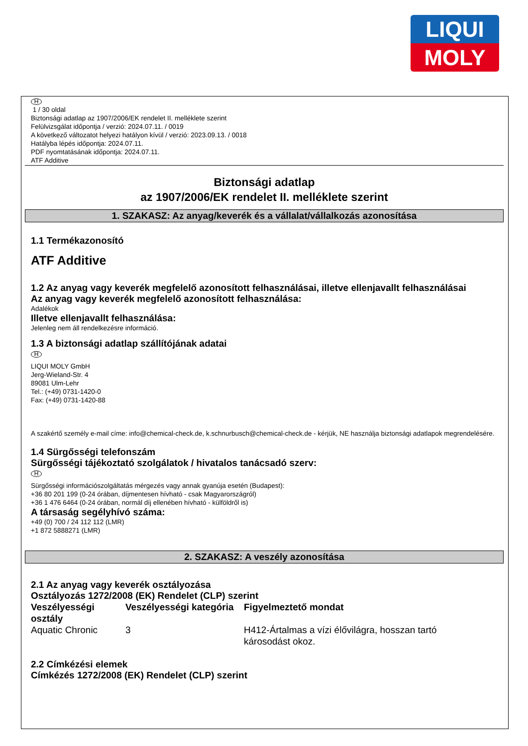LIQUI
MOLY
H
1 / 30 oldal
Biztonsági adatlap az 1907/2006/EK rendelet II. melléklete szerint
Felülvizsgálat időpontja / verzió: 2024.07.11. / 0019
A következő változatot helyezi hatályon kívül / verzió: 2023.09.13. / 0018
Hatályba lépés időpontja: 2024.07.11.
PDF nyomtatásának időpontja: 2024.07.11.
ATF Additive
Biztonsági adatlap
az 1907/2006/EK rendelet II. melléklete szerint
1. SZAKASZ: Az anyag/keverék és a vállalat/vállalkozás azonosítása
1.1 Termékazonosító
ATF Additive
1.2 Az anyag vagy keverék megfelelő azonosított felhasználásai, illetve ellenjavallt felhasználásai
Az anyag vagy keverék megfelelő azonosított felhasználása:
Adalékok
Illetve ellenjavallt felhasználása:
Jelenleg nem áll rendelkezésre információ.
1.3 A biztonsági adatlap szállítójának adatai
H
LIQUI MOLY GmbH
Jerg-Wieland-Str. 4
89081 Ulm-Lehr
Tel.: (+49) 0731-1420-0
Fax: (+49) 0731-1420-88
A szakértő személy e-mail címe: info@chemical-check.de, k.schnurbusch@chemical-check.de - kérjük, NE használja biztonsági adatlapok megrendelésére.
1.4 Sürgősségi telefonszám
Sürgősségi tájékoztató szolgálatok / hivatalos tanácsadó szerv:
H
Sürgősségi információszolgáltatás mérgezés vagy annak gyanúja esetén (Budapest):
+36 80 201 199 (0-24 órában, díjmentesen hívható - csak Magyarországról)
+36 1 476 6464 (0-24 órában, normál díj ellenében hívható - külföldről is)
A társaság segélyhívó száma:
+49 (0) 700 / 24 112 112 (LMR)
+1 872 5888271 (LMR)
2. SZAKASZ: A veszély azonosítása
2.1 Az anyag vagy keverék osztályozása
Osztályozás 1272/2008 (EK) Rendelet (CLP) szerint
| Veszélyességi osztály | Veszélyességi kategória | Figyelmeztető mondat |
| --- | --- | --- |
| Aquatic Chronic | 3 | H412-Ártalmas a vízi élővilágra, hosszan tartó károsodást okoz. |
2.2 Címkézési elemek
Címkézés 1272/2008 (EK) Rendelet (CLP) szerint